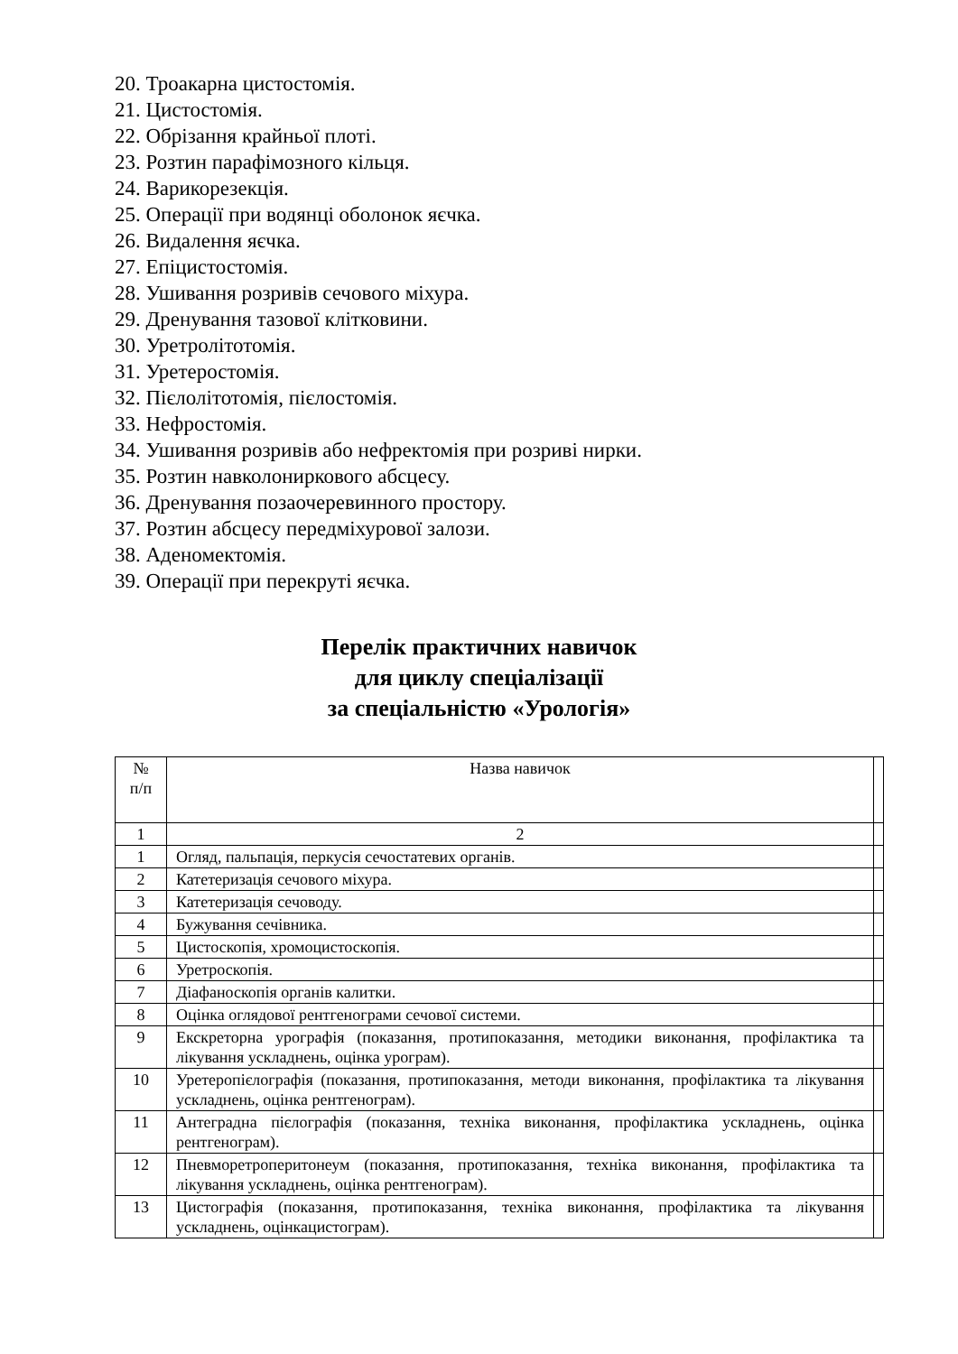20. Троакарна цистостомія.
21. Цистостомія.
22. Обрізання крайньої плоті.
23. Розтин парафімозного кільця.
24. Варикорезекція.
25. Операції при водянці оболонок яєчка.
26. Видалення яєчка.
27. Епіцистостомія.
28. Ушивання розривів сечового міхура.
29. Дренування тазової клітковини.
30. Уретролітотомія.
31. Уретеростомія.
32. Пієлолітотомія, пієлостомія.
33. Нефростомія.
34. Ушивання розривів або нефректомія при розриві нирки.
35. Розтин навколониркового абсцесу.
36. Дренування позаочеревинного простору.
37. Розтин абсцесу передміхурової залози.
38. Аденомектомія.
39. Операції при перекруті яєчка.
Перелік практичних навичок
для циклу спеціалізації
за спеціальністю «Урологія»
| № п/п | Назва навичок | |
| 1 | 2 | |
| 1 | Огляд, пальпація, перкусія сечостатевих органів. | |
| 2 | Катетеризація сечового міхура. | |
| 3 | Катетеризація сечоводу. | |
| 4 | Бужування сечівника. | |
| 5 | Цистоскопія, хромоцистоскопія. | |
| 6 | Уретроскопія. | |
| 7 | Діафаноскопія органів калитки. | |
| 8 | Оцінка оглядової рентгенограми сечової системи. | |
| 9 | Екскреторна урографія (показання, протипоказання, методики виконання, профілактика та лікування ускладнень, оцінка урограм). | |
| 10 | Уретеропієлографія (показання, протипоказання, методи виконання, профілактика та лікування ускладнень, оцінка рентгенограм). | |
| 11 | Антеградна пієлографія (показання, техніка виконання, профілактика ускладнень, оцінка рентгенограм). | |
| 12 | Пневморетроперитонеум (показання, протипоказання, техніка виконання, профілактика та лікування ускладнень, оцінка рентгенограм). | |
| 13 | Цистографія (показання, протипоказання, техніка виконання, профілактика та лікування ускладнень, оцінкацистограм). | |